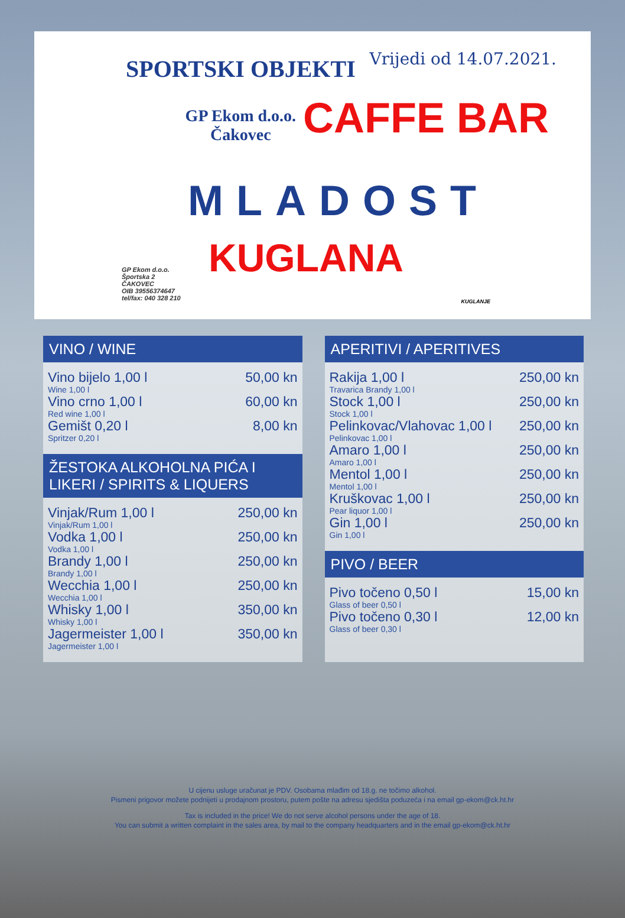Vrijedi od 14.07.2021.
SPORTSKI OBJEKTI
GP Ekom d.o.o.
Čakovec
CAFFE BAR
MLADOST
KUGLANA
GP Ekom d.o.o.
Športska 2
ČAKOVEC
OIB 39556374647
tel/fax: 040 328 210
KUGLANJE
VINO / WINE
| Vino bijelo 1,00 l Wine 1,00 l | 50,00 kn |
| Vino crno 1,00 l Red wine 1,00 l | 60,00 kn |
| Gemišt 0,20 l Spritzer 0,20 l | 8,00 kn |
ŽESTOKA ALKOHOLNA PIĆA I LIKERI / SPIRITS & LIQUERS
| Vinjak/Rum 1,00 l Vinjak/Rum 1,00 l | 250,00 kn |
| Vodka 1,00 l Vodka 1,00 l | 250,00 kn |
| Brandy 1,00 l Brandy 1,00 l | 250,00 kn |
| Wecchia 1,00 l Wecchia 1,00 l | 250,00 kn |
| Whisky 1,00 l Whisky 1,00 l | 350,00 kn |
| Jagermeister 1,00 l Jagermeister 1,00 l | 350,00 kn |
APERITIVI / APERITIVES
| Rakija 1,00 l Travarica Brandy 1,00 l | 250,00 kn |
| Stock 1,00 l Stock 1,00 l | 250,00 kn |
| Pelinkovac/Vlahovac 1,00 l Pelinkovac 1,00 l | 250,00 kn |
| Amaro 1,00 l Amaro 1,00 l | 250,00 kn |
| Mentol 1,00 l Mentol 1,00 l | 250,00 kn |
| Kruškovac 1,00 l Pear liquor 1,00 l | 250,00 kn |
| Gin 1,00 l Gin 1,00 l | 250,00 kn |
PIVO / BEER
| Pivo točeno 0,50 l Glass of beer 0,50 l | 15,00 kn |
| Pivo točeno 0,30 l Glass of beer 0,30 l | 12,00 kn |
U cijenu usluge uračunat je PDV. Osobama mlađim od 18.g. ne točimo alkohol.
Pismeni prigovor možete podnijeti u prodajnom prostoru, putem pošte na adresu sjedišta poduzeća i na email gp-ekom@ck.ht.hr
Tax is included in the price! We do not serve alcohol persons under the age of 18.
You can submit a written complaint in the sales area, by mail to the company headquarters and in the email gp-ekom@ck.ht.hr